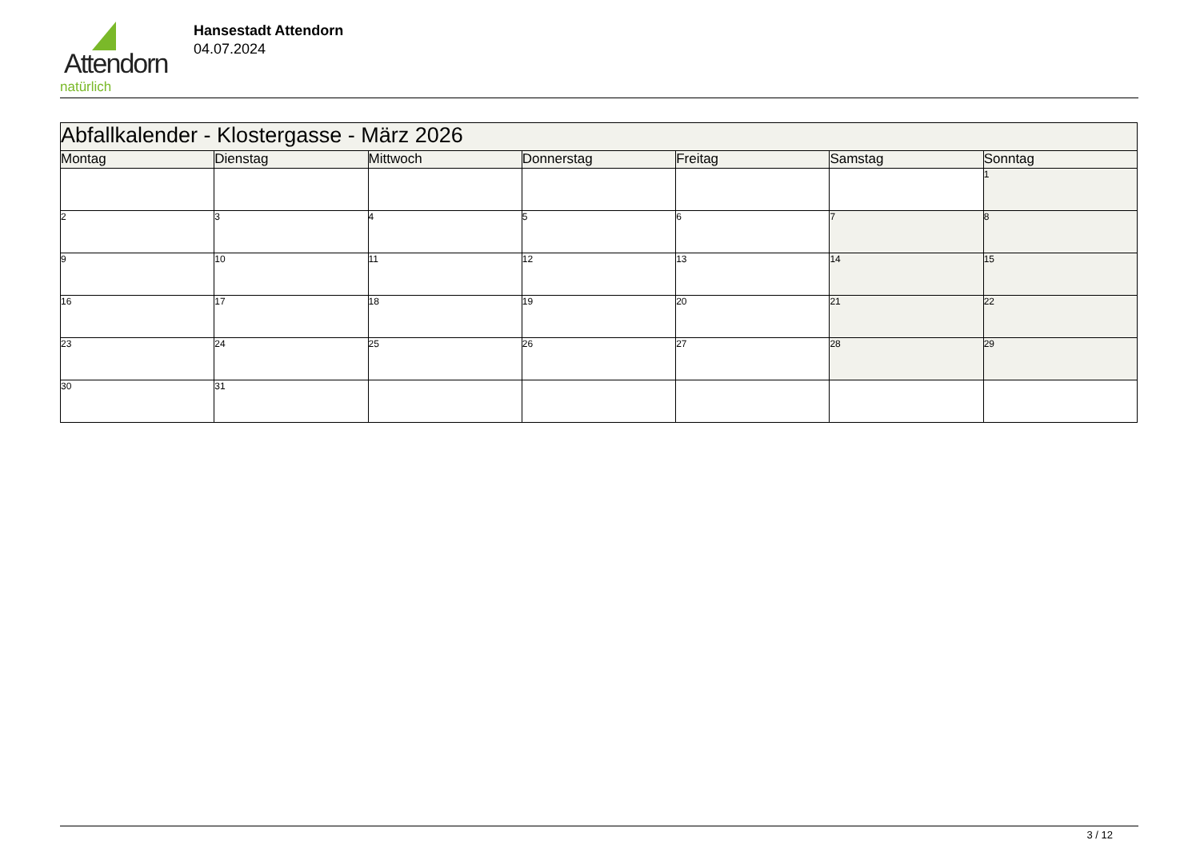Attendorn
natürlich
Hansestadt Attendorn
04.07.2024
| Abfallkalender - Klostergasse - März 2026 | | | | | | |
| --- | --- | --- | --- | --- | --- | --- |
| Montag | Dienstag | Mittwoch | Donnerstag | Freitag | Samstag | Sonntag |
| | | | | | | 1 |
| 2 | 3 | 4 | 5 | 6 | 7 | 8 |
| 9 | 10 | 11 | 12 | 13 | 14 | 15 |
| 16 | 17 | 18 | 19 | 20 | 21 | 22 |
| 23 | 24 | 25 | 26 | 27 | 28 | 29 |
| 30 | 31 | | | | | |
3 / 12